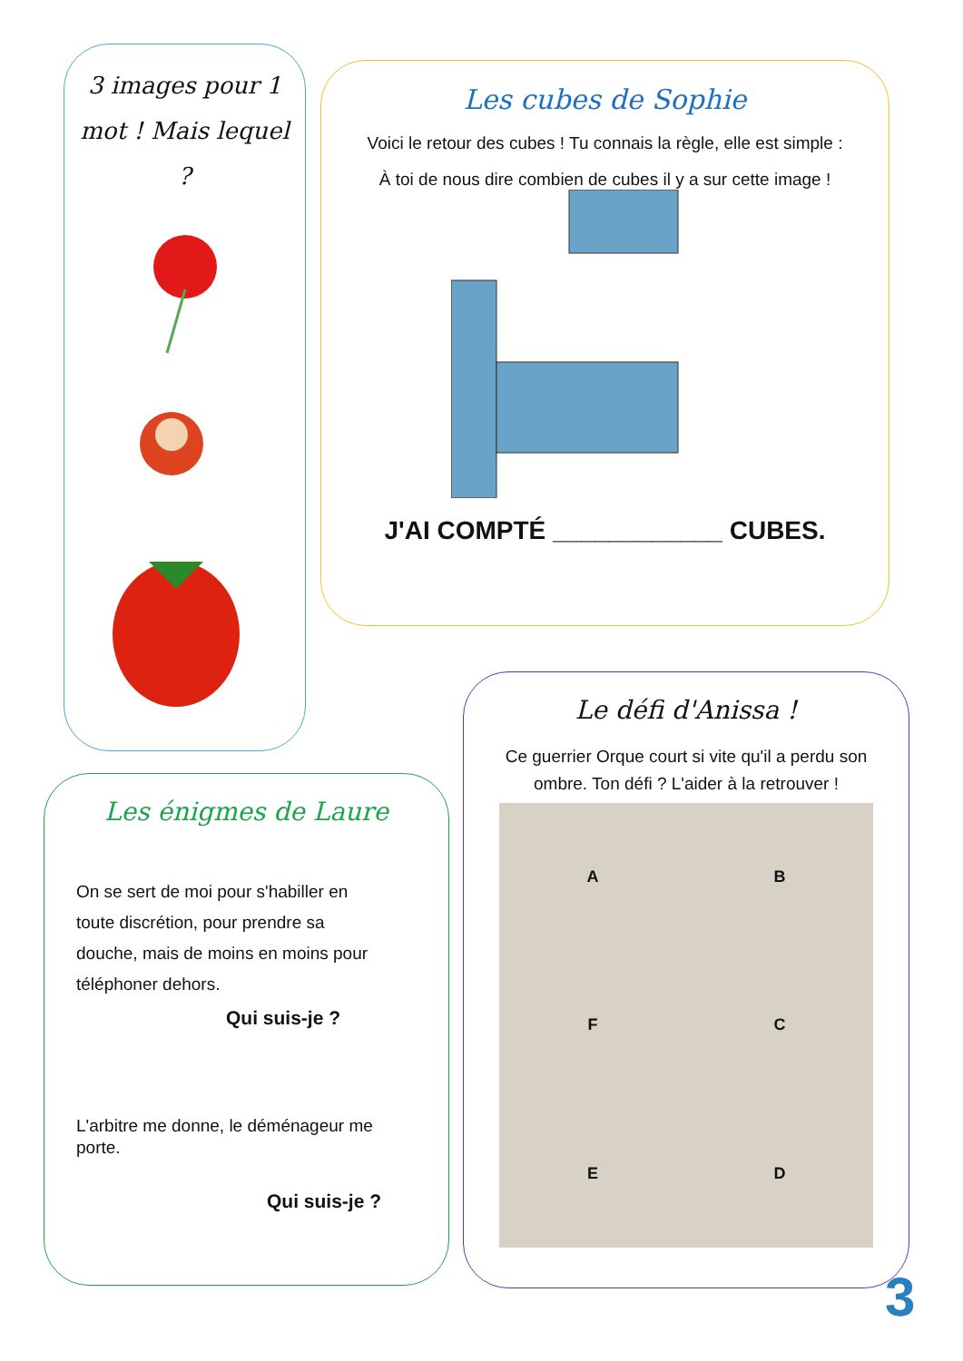3 images pour 1 mot ! Mais lequel ?
Les cubes de Sophie
Voici le retour des cubes ! Tu connais la règle, elle est simple :
À toi de nous dire combien de cubes il y a sur cette image !
J'AI COMPTÉ ____________ CUBES.
Le défi d'Anissa !
Ce guerrier Orque court si vite qu'il a perdu son ombre. Ton défi ? L'aider à la retrouver !
ABFCED
Les énigmes de Laure
On se sert de moi pour s'habiller en toute discrétion, pour prendre sa douche, mais de moins en moins pour téléphoner dehors.
Qui suis-je ?
L'arbitre me donne, le déménageur me porte.
Qui suis-je ?
3